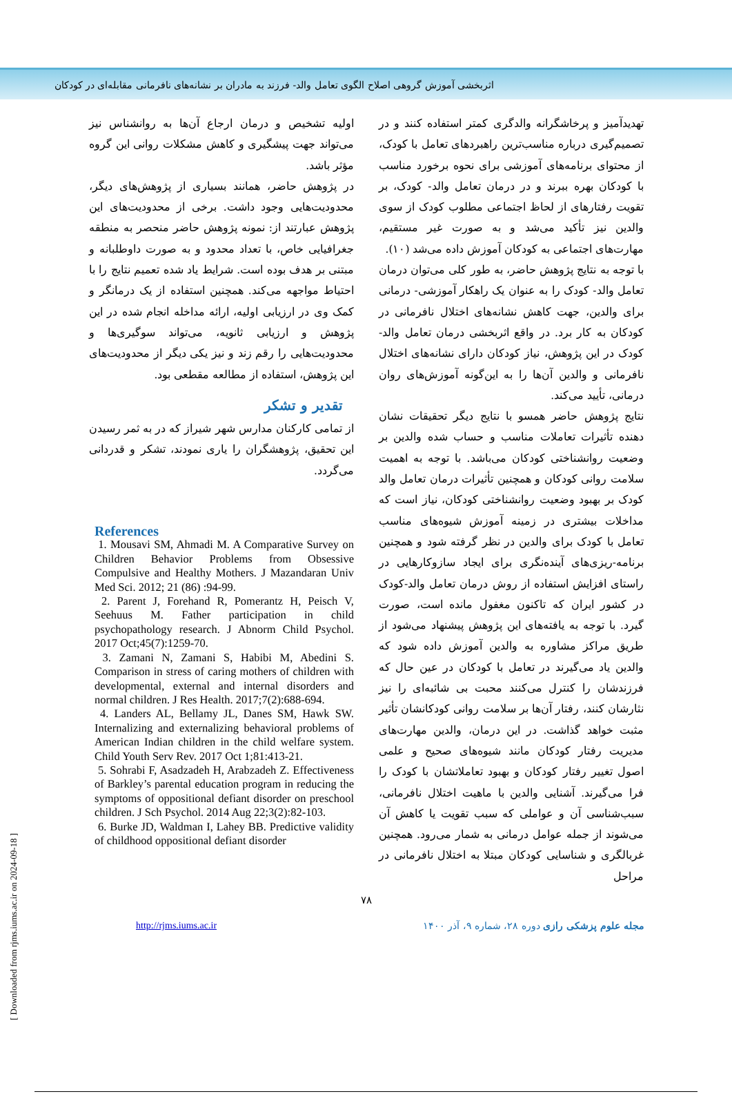اثربخشی آموزش گروهی اصلاح الگوی تعامل والد- فرزند به مادران بر نشانه‌های نافرمانی مقابله‌ای در کودکان
تهدیدآمیز و پرخاشگرانه والدگری کمتر استفاده کنند و در تصمیم‌گیری درباره مناسب‌ترین راهبردهای تعامل با کودک، از محتوای برنامه‌های آموزشی برای نحوه برخورد مناسب با کودکان بهره ببرند و در درمان تعامل والد- کودک، بر تقویت رفتارهای از لحاظ اجتماعی مطلوب کودک از سوی والدین نیز تأکید می‌شد و به صورت غیر مستقیم، مهارت‌های اجتماعی به کودکان آموزش داده می‌شد (۱۰).
با توجه به نتایج پژوهش حاضر، به طور کلی می‌توان درمان تعامل والد- کودک را به عنوان یک راهکار آموزشی- درمانی برای والدین، جهت کاهش نشانه‌های اختلال نافرمانی در کودکان به کار برد. در واقع اثربخشی درمان تعامل والد-کودک در این پژوهش، نیاز کودکان دارای نشانه‌های اختلال نافرمانی و والدین آن‌ها را به این‌گونه آموزش‌های روان درمانی، تأیید می‌کند.
نتایج پژوهش حاضر همسو با نتایج دیگر تحقیقات نشان دهنده تأثیرات تعاملات مناسب و حساب شده والدین بر وضعیت روانشناختی کودکان می‌باشد. با توجه به اهمیت سلامت روانی کودکان و همچنین تأثیرات درمان تعامل والد کودک بر بهبود وضعیت روانشناختی کودکان، نیاز است که مداخلات بیشتری در زمینه آموزش شیوه‌های مناسب تعامل با کودک برای والدین در نظر گرفته شود و همچنین برنامه-ریزی‌های آینده‌نگری برای ایجاد سازوکارهایی در راستای افزایش استفاده از روش درمان تعامل والد-کودک در کشور ایران که تاکنون مغفول مانده است، صورت گیرد. با توجه به یافته‌های این پژوهش پیشنهاد می‌شود از طریق مراکز مشاوره به والدین آموزش داده شود که والدین یاد می‌گیرند در تعامل با کودکان در عین حال که فرزندشان را کنترل می‌کنند محبت بی شائبه‌ای را نیز نثارشان کنند، رفتار آن‌ها بر سلامت روانی کودکانشان تأثیر مثبت خواهد گذاشت. در این درمان، والدین مهارت‌های مدیریت رفتار کودکان مانند شیوه‌های صحیح و علمی اصول تغییر رفتار کودکان و بهبود تعاملاتشان با کودک را فرا می‌گیرند. آشنایی والدین با ماهیت اختلال نافرمانی، سبب‌شناسی آن و عواملی که سبب تقویت یا کاهش آن می‌شوند از جمله عوامل درمانی به شمار می‌رود. همچنین غربالگری و شناسایی کودکان مبتلا به اختلال نافرمانی در مراحل
اولیه تشخیص و درمان ارجاع آن‌ها به روانشناس نیز می‌تواند جهت پیشگیری و کاهش مشکلات روانی این گروه مؤثر باشد.
در پژوهش حاضر، همانند بسیاری از پژوهش‌های دیگر، محدودیت‌هایی وجود داشت. برخی از محدودیت‌های این پژوهش عبارتند از: نمونه پژوهش حاضر منحصر به منطقه جغرافیایی خاص، با تعداد محدود و به صورت داوطلبانه و مبتنی بر هدف بوده است. شرایط یاد شده تعمیم نتایج را با احتیاط مواجهه می‌کند. همچنین استفاده از یک درمانگر و کمک وی در ارزیابی اولیه، ارائه مداخله انجام شده در این پژوهش و ارزیابی ثانویه، می‌تواند سوگیری‌ها و محدودیت‌هایی را رقم زند و نیز یکی دیگر از محدودیت‌های این پژوهش، استفاده از مطالعه مقطعی بود.
تقدیر و تشکر
از تمامی کارکنان مدارس شهر شیراز که در به ثمر رسیدن این تحقیق، پژوهشگران را یاری نمودند، تشکر و قدردانی می‌گردد.
References
1. Mousavi SM, Ahmadi M. A Comparative Survey on Children Behavior Problems from Obsessive Compulsive and Healthy Mothers. J Mazandaran Univ Med Sci. 2012; 21 (86) :94-99.
2. Parent J, Forehand R, Pomerantz H, Peisch V, Seehuus M. Father participation in child psychopathology research. J Abnorm Child Psychol. 2017 Oct;45(7):1259-70.
3. Zamani N, Zamani S, Habibi M, Abedini S. Comparison in stress of caring mothers of children with developmental, external and internal disorders and normal children. J Res Health. 2017;7(2):688-694.
4. Landers AL, Bellamy JL, Danes SM, Hawk SW. Internalizing and externalizing behavioral problems of American Indian children in the child welfare system. Child Youth Serv Rev. 2017 Oct 1;81:413-21.
5. Sohrabi F, Asadzadeh H, Arabzadeh Z. Effectiveness of Barkley’s parental education program in reducing the symptoms of oppositional defiant disorder on preschool children. J Sch Psychol. 2014 Aug 22;3(2):82-103.
6. Burke JD, Waldman I, Lahey BB. Predictive validity of childhood oppositional defiant disorder
۷۸
http://rjms.iums.ac.ir مجله علوم پزشکی رازی دوره ۲۸، شماره ۹، آذر ۱۴۰۰
[ Downloaded from rjms.iums.ac.ir on 2024-09-18 ]